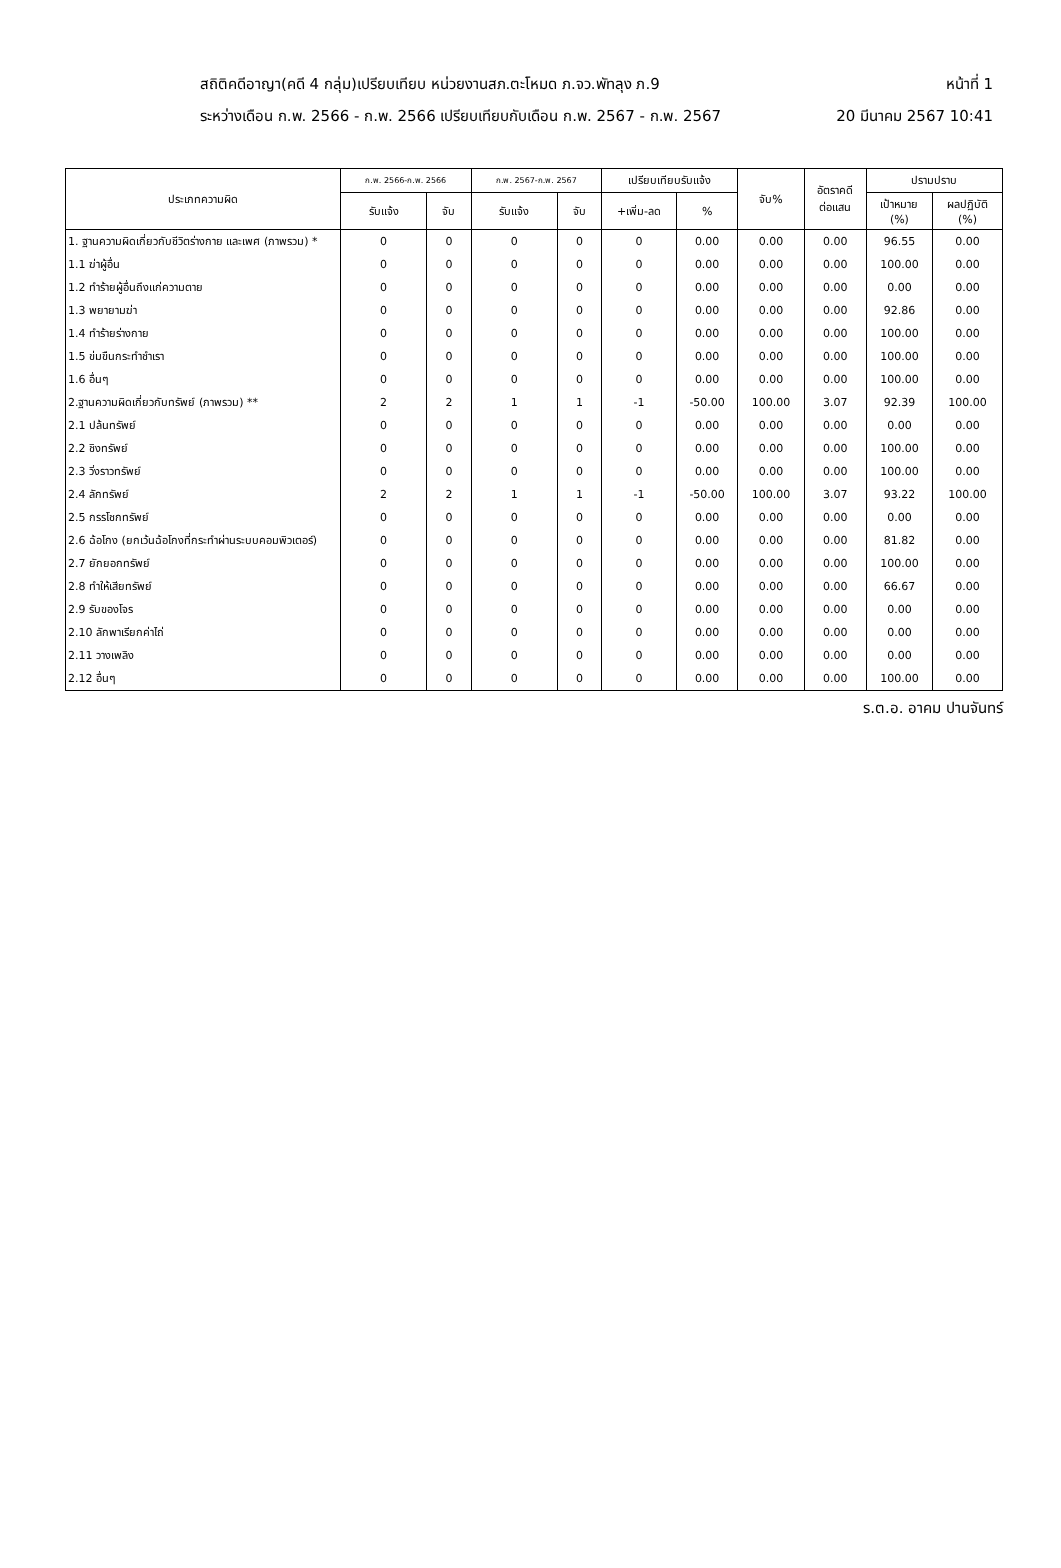สถิติคดีอาญา(คดี 4 กลุ่ม)เปรียบเทียบ หน่วยงานสภ.ตะโหมด ภ.จว.พัทลุง ภ.9 หน้าที่ 1
ระหว่างเดือน ก.พ. 2566 - ก.พ. 2566 เปรียบเทียบกับเดือน ก.พ. 2567 - ก.พ. 2567 20 มีนาคม 2567 10:41
| ประเภทความผิด | ก.พ. 2566-ก.พ. 2566 | | ก.พ. 2567-ก.พ. 2567 | | เปรียบเทียบรับแจ้ง | | จับ% | อัตราคดี ต่อแสน | ปรามปราบ | |
| --- | --- | --- | --- | --- | --- | --- | --- | --- | --- | --- |
| | รับแจ้ง | จับ | รับแจ้ง | จับ | +เพิ่ม-ลด | % | | | เป้าหมาย (%) | ผลปฏิบัติ (%) |
| 1. ฐานความผิดเกี่ยวกับชีวิตร่างกาย และเพศ (ภาพรวม) * | 0 | 0 | 0 | 0 | 0 | 0.00 | 0.00 | 0.00 | 96.55 | 0.00 |
| 1.1 ฆ่าผู้อื่น | 0 | 0 | 0 | 0 | 0 | 0.00 | 0.00 | 0.00 | 100.00 | 0.00 |
| 1.2 ทำร้ายผู้อื่นถึงแก่ความตาย | 0 | 0 | 0 | 0 | 0 | 0.00 | 0.00 | 0.00 | 0.00 | 0.00 |
| 1.3 พยายามฆ่า | 0 | 0 | 0 | 0 | 0 | 0.00 | 0.00 | 0.00 | 92.86 | 0.00 |
| 1.4 ทำร้ายร่างกาย | 0 | 0 | 0 | 0 | 0 | 0.00 | 0.00 | 0.00 | 100.00 | 0.00 |
| 1.5 ข่มขืนกระทำชำเรา | 0 | 0 | 0 | 0 | 0 | 0.00 | 0.00 | 0.00 | 100.00 | 0.00 |
| 1.6 อื่นๆ | 0 | 0 | 0 | 0 | 0 | 0.00 | 0.00 | 0.00 | 100.00 | 0.00 |
| 2.ฐานความผิดเกี่ยวกับทรัพย์ (ภาพรวม) ** | 2 | 2 | 1 | 1 | -1 | -50.00 | 100.00 | 3.07 | 92.39 | 100.00 |
| 2.1 ปล้นทรัพย์ | 0 | 0 | 0 | 0 | 0 | 0.00 | 0.00 | 0.00 | 0.00 | 0.00 |
| 2.2 ชิงทรัพย์ | 0 | 0 | 0 | 0 | 0 | 0.00 | 0.00 | 0.00 | 100.00 | 0.00 |
| 2.3 วิ่งราวทรัพย์ | 0 | 0 | 0 | 0 | 0 | 0.00 | 0.00 | 0.00 | 100.00 | 0.00 |
| 2.4 ลักทรัพย์ | 2 | 2 | 1 | 1 | -1 | -50.00 | 100.00 | 3.07 | 93.22 | 100.00 |
| 2.5 กรรโชกทรัพย์ | 0 | 0 | 0 | 0 | 0 | 0.00 | 0.00 | 0.00 | 0.00 | 0.00 |
| 2.6 ฉ้อโกง (ยกเว้นฉ้อโกงที่กระทำผ่านระบบคอมพิวเตอร์) | 0 | 0 | 0 | 0 | 0 | 0.00 | 0.00 | 0.00 | 81.82 | 0.00 |
| 2.7 ยักยอกทรัพย์ | 0 | 0 | 0 | 0 | 0 | 0.00 | 0.00 | 0.00 | 100.00 | 0.00 |
| 2.8 ทำให้เสียทรัพย์ | 0 | 0 | 0 | 0 | 0 | 0.00 | 0.00 | 0.00 | 66.67 | 0.00 |
| 2.9 รับของโจร | 0 | 0 | 0 | 0 | 0 | 0.00 | 0.00 | 0.00 | 0.00 | 0.00 |
| 2.10 ลักพาเรียกค่าไถ่ | 0 | 0 | 0 | 0 | 0 | 0.00 | 0.00 | 0.00 | 0.00 | 0.00 |
| 2.11 วางเพลิง | 0 | 0 | 0 | 0 | 0 | 0.00 | 0.00 | 0.00 | 0.00 | 0.00 |
| 2.12 อื่นๆ | 0 | 0 | 0 | 0 | 0 | 0.00 | 0.00 | 0.00 | 100.00 | 0.00 |
ร.ต.อ. อาคม ปานจันทร์